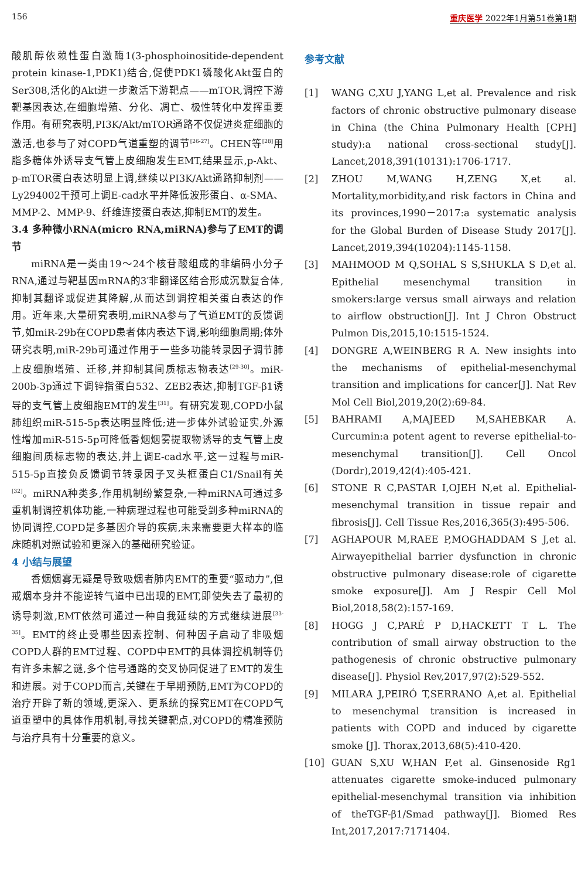156 重庆医学 2022年1月第51卷第1期
酸肌醇依赖性蛋白激酶1(3-phosphoinositide-dependent protein kinase-1,PDK1)结合,促使PDK1磷酸化Akt蛋白的Ser308,活化的Akt进一步激活下游靶点——mTOR,调控下游靶基因表达,在细胞增殖、分化、凋亡、极性转化中发挥重要作用。有研究表明,PI3K/Akt/mTOR通路不仅促进炎症细胞的激活,也参与了对COPD气道重塑的调节<sup>[26-27]</sup>。CHEN等<sup>[28]</sup>用脂多糖体外诱导支气管上皮细胞发生EMT,结果显示,p-Akt、p-mTOR蛋白表达明显上调,继续以PI3K/Akt通路抑制剂——Ly294002干预可上调E-cad水平并降低波形蛋白、α-SMA、MMP-2、MMP-9、纤维连接蛋白表达,抑制EMT的发生。
3.4 多种微小RNA(micro RNA,miRNA)参与了EMT的调节
miRNA是一类由19～24个核苷酸组成的非编码小分子RNA,通过与靶基因mRNA的3′非翻译区结合形成沉默复合体,抑制其翻译或促进其降解,从而达到调控相关蛋白表达的作用。近年来,大量研究表明,miRNA参与了气道EMT的反馈调节,如miR-29b在COPD患者体内表达下调,影响细胞周期;体外研究表明,miR-29b可通过作用于一些多功能转录因子调节肺上皮细胞增殖、迁移,并抑制其间质标志物表达<sup>[29-30]</sup>。miR-200b-3p通过下调锌指蛋白532、ZEB2表达,抑制TGF-β1诱导的支气管上皮细胞EMT的发生<sup>[31]</sup>。有研究发现,COPD小鼠肺组织miR-515-5p表达明显降低;进一步体外试验证实,外源性增加miR-515-5p可降低香烟烟雾提取物诱导的支气管上皮细胞间质标志物的表达,并上调E-cad水平,这一过程与miR-515-5p直接负反馈调节转录因子叉头框蛋白C1/Snail有关<sup>[32]</sup>。miRNA种类多,作用机制纷繁复杂,一种miRNA可通过多重机制调控机体功能,一种病理过程也可能受到多种miRNA的协同调控,COPD是多基因介导的疾病,未来需要更大样本的临床随机对照试验和更深入的基础研究验证。
4 小结与展望
香烟烟雾无疑是导致吸烟者肺内EMT的重要“驱动力”,但戒烟本身并不能逆转气道中已出现的EMT,即使失去了最初的诱导刺激,EMT依然可通过一种自我延续的方式继续进展<sup>[33-35]</sup>。EMT的终止受哪些因素控制、何种因子启动了非吸烟COPD人群的EMT过程、COPD中EMT的具体调控机制等仍有许多未解之谜,多个信号通路的交叉协同促进了EMT的发生和进展。对于COPD而言,关键在于早期预防,EMT为COPD的治疗开辟了新的领域,更深入、更系统的探究EMT在COPD气道重塑中的具体作用机制,寻找关键靶点,对COPD的精准预防与治疗具有十分重要的意义。
参考文献
[1] WANG C,XU J,YANG L,et al. Prevalence and risk factors of chronic obstructive pulmonary disease in China (the China Pulmonary Health [CPH] study):a national cross-sectional study[J]. Lancet,2018,391(10131):1706-1717.
[2] ZHOU M,WANG H,ZENG X,et al. Mortality,morbidity,and risk factors in China and its provinces,1990－2017:a systematic analysis for the Global Burden of Disease Study 2017[J]. Lancet,2019,394(10204):1145-1158.
[3] MAHMOOD M Q,SOHAL S S,SHUKLA S D,et al. Epithelial mesenchymal transition in smokers:large versus small airways and relation to airflow obstruction[J]. Int J Chron Obstruct Pulmon Dis,2015,10:1515-1524.
[4] DONGRE A,WEINBERG R A. New insights into the mechanisms of epithelial-mesenchymal transition and implications for cancer[J]. Nat Rev Mol Cell Biol,2019,20(2):69-84.
[5] BAHRAMI A,MAJEED M,SAHEBKAR A. Curcumin:a potent agent to reverse epithelial-to-mesenchymal transition[J]. Cell Oncol (Dordr),2019,42(4):405-421.
[6] STONE R C,PASTAR I,OJEH N,et al. Epithelial-mesenchymal transition in tissue repair and fibrosis[J]. Cell Tissue Res,2016,365(3):495-506.
[7] AGHAPOUR M,RAEE P,MOGHADDAM S J,et al. Airwayepithelial barrier dysfunction in chronic obstructive pulmonary disease:role of cigarette smoke exposure[J]. Am J Respir Cell Mol Biol,2018,58(2):157-169.
[8] HOGG J C,PARÉ P D,HACKETT T L. The contribution of small airway obstruction to the pathogenesis of chronic obstructive pulmonary disease[J]. Physiol Rev,2017,97(2):529-552.
[9] MILARA J,PEIRÓ T,SERRANO A,et al. Epithelial to mesenchymal transition is increased in patients with COPD and induced by cigarette smoke [J]. Thorax,2013,68(5):410-420.
[10] GUAN S,XU W,HAN F,et al. Ginsenoside Rg1 attenuates cigarette smoke-induced pulmonary epithelial-mesenchymal transition via inhibition of theTGF-β1/Smad pathway[J]. Biomed Res Int,2017,2017:7171404.